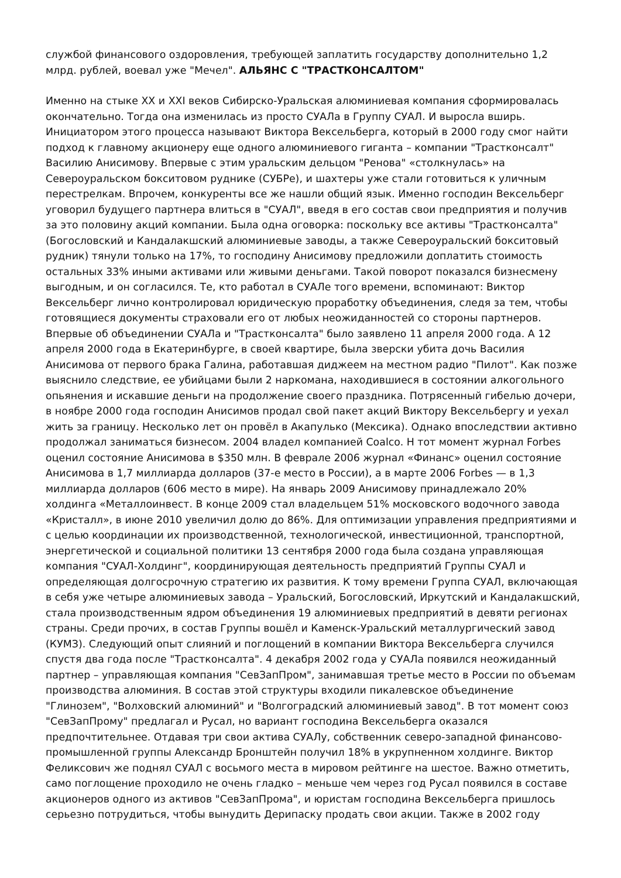службой финансового оздоровления, требующей заплатить государству дополнительно 1,2 млрд. рублей, воевал уже "Мечел". АЛЬЯНС С "ТРАСТКОНСАЛТОМ"
Именно на стыке XX и XXI веков Сибирско-Уральская алюминиевая компания сформировалась окончательно. Тогда она изменилась из просто СУАЛа в Группу СУАЛ. И выросла вширь. Инициатором этого процесса называют Виктора Вексельберга, который в 2000 году смог найти подход к главному акционеру еще одного алюминиевого гиганта – компании "Трастконсалт" Василию Анисимову. Впервые с этим уральским дельцом "Ренова" «столкнулась» на Североуральском бокситовом руднике (СУБРе), и шахтеры уже стали готовиться к уличным перестрелкам. Впрочем, конкуренты все же нашли общий язык. Именно господин Вексельберг уговорил будущего партнера влиться в "СУАЛ", введя в его состав свои предприятия и получив за это половину акций компании. Была одна оговорка: поскольку все активы "Трастконсалта" (Богословский и Кандалакшский алюминиевые заводы, а также Североуральский бокситовый рудник) тянули только на 17%, то господину Анисимову предложили доплатить стоимость остальных 33% иными активами или живыми деньгами. Такой поворот показался бизнесмену выгодным, и он согласился. Те, кто работал в СУАЛе того времени, вспоминают: Виктор Вексельберг лично контролировал юридическую проработку объединения, следя за тем, чтобы готовящиеся документы страховали его от любых неожиданностей со стороны партнеров. Впервые об объединении СУАЛа и "Трастконсалта" было заявлено 11 апреля 2000 года. А 12 апреля 2000 года в Екатеринбурге, в своей квартире, была зверски убита дочь Василия Анисимова от первого брака Галина, работавшая диджеем на местном радио "Пилот". Как позже выяснило следствие, ее убийцами были 2 наркомана, находившиеся в состоянии алкогольного опьянения и искавшие деньги на продолжение своего праздника. Потрясенный гибелью дочери, в ноябре 2000 года господин Анисимов продал свой пакет акций Виктору Вексельбергу и уехал жить за границу. Несколько лет он провёл в Акапулько (Мексика). Однако впоследствии активно продолжал заниматься бизнесом. 2004 владел компанией Coalco. Н тот момент журнал Forbes оценил состояние Анисимова в $350 млн. В феврале 2006 журнал «Финанс» оценил состояние Анисимова в 1,7 миллиарда долларов (37-е место в России), а в марте 2006 Forbes — в 1,3 миллиарда долларов (606 место в мире). На январь 2009 Анисимову принадлежало 20% холдинга «Металлоинвест. В конце 2009 стал владельцем 51% московского водочного завода «Кристалл», в июне 2010 увеличил долю до 86%. Для оптимизации управления предприятиями и с целью координации их производственной, технологической, инвестиционной, транспортной, энергетической и социальной политики 13 сентября 2000 года была создана управляющая компания "СУАЛ-Холдинг", координирующая деятельность предприятий Группы СУАЛ и определяющая долгосрочную стратегию их развития. К тому времени Группа СУАЛ, включающая в себя уже четыре алюминиевых завода – Уральский, Богословский, Иркутский и Кандалакшский, стала производственным ядром объединения 19 алюминиевых предприятий в девяти регионах страны. Среди прочих, в состав Группы вошёл и Каменск-Уральский металлургический завод (КУМЗ). Следующий опыт слияний и поглощений в компании Виктора Вексельберга случился спустя два года после "Трастконсалта". 4 декабря 2002 года у СУАЛа появился неожиданный партнер – управляющая компания "СевЗапПром", занимавшая третье место в России по объемам производства алюминия. В состав этой структуры входили пикалевское объединение "Глинозем", "Волховский алюминий" и "Волгоградский алюминиевый завод". В тот момент союз "СевЗапПрому" предлагал и Русал, но вариант господина Вексельберга оказался предпочтительнее. Отдавая три свои актива СУАЛу, собственник северо-западной финансово-промышленной группы Александр Бронштейн получил 18% в укрупненном холдинге. Виктор Феликсович же поднял СУАЛ с восьмого места в мировом рейтинге на шестое. Важно отметить, само поглощение проходило не очень гладко – меньше чем через год Русал появился в составе акционеров одного из активов "СевЗапПрома", и юристам господина Вексельберга пришлось серьезно потрудиться, чтобы вынудить Дерипаску продать свои акции. Также в 2002 году